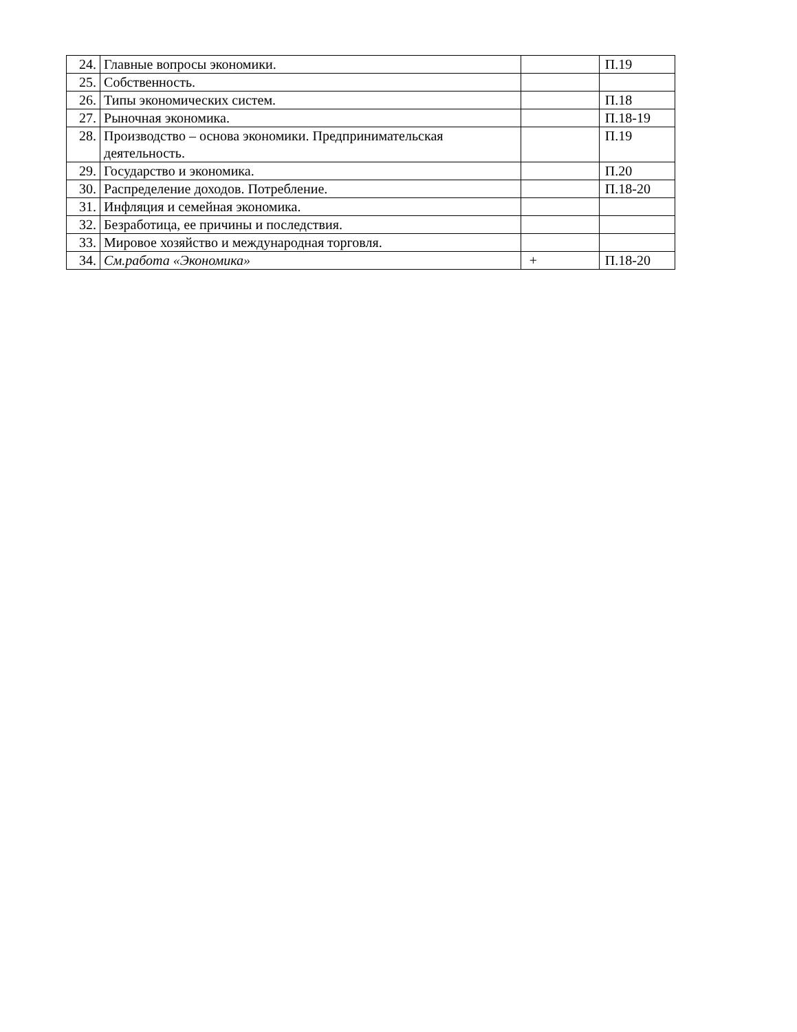| 24. | Главные вопросы экономики. | | П.19 |
| 25. | Собственность. | | |
| 26. | Типы экономических систем. | | П.18 |
| 27. | Рыночная экономика. | | П.18-19 |
| 28. | Производство – основа экономики. Предпринимательская деятельность. | | П.19 |
| 29. | Государство и экономика. | | П.20 |
| 30. | Распределение доходов. Потребление. | | П.18-20 |
| 31. | Инфляция и семейная экономика. | | |
| 32. | Безработица, ее причины и последствия. | | |
| 33. | Мировое хозяйство и международная торговля. | | |
| 34. | См.работа «Экономика» | + | П.18-20 |